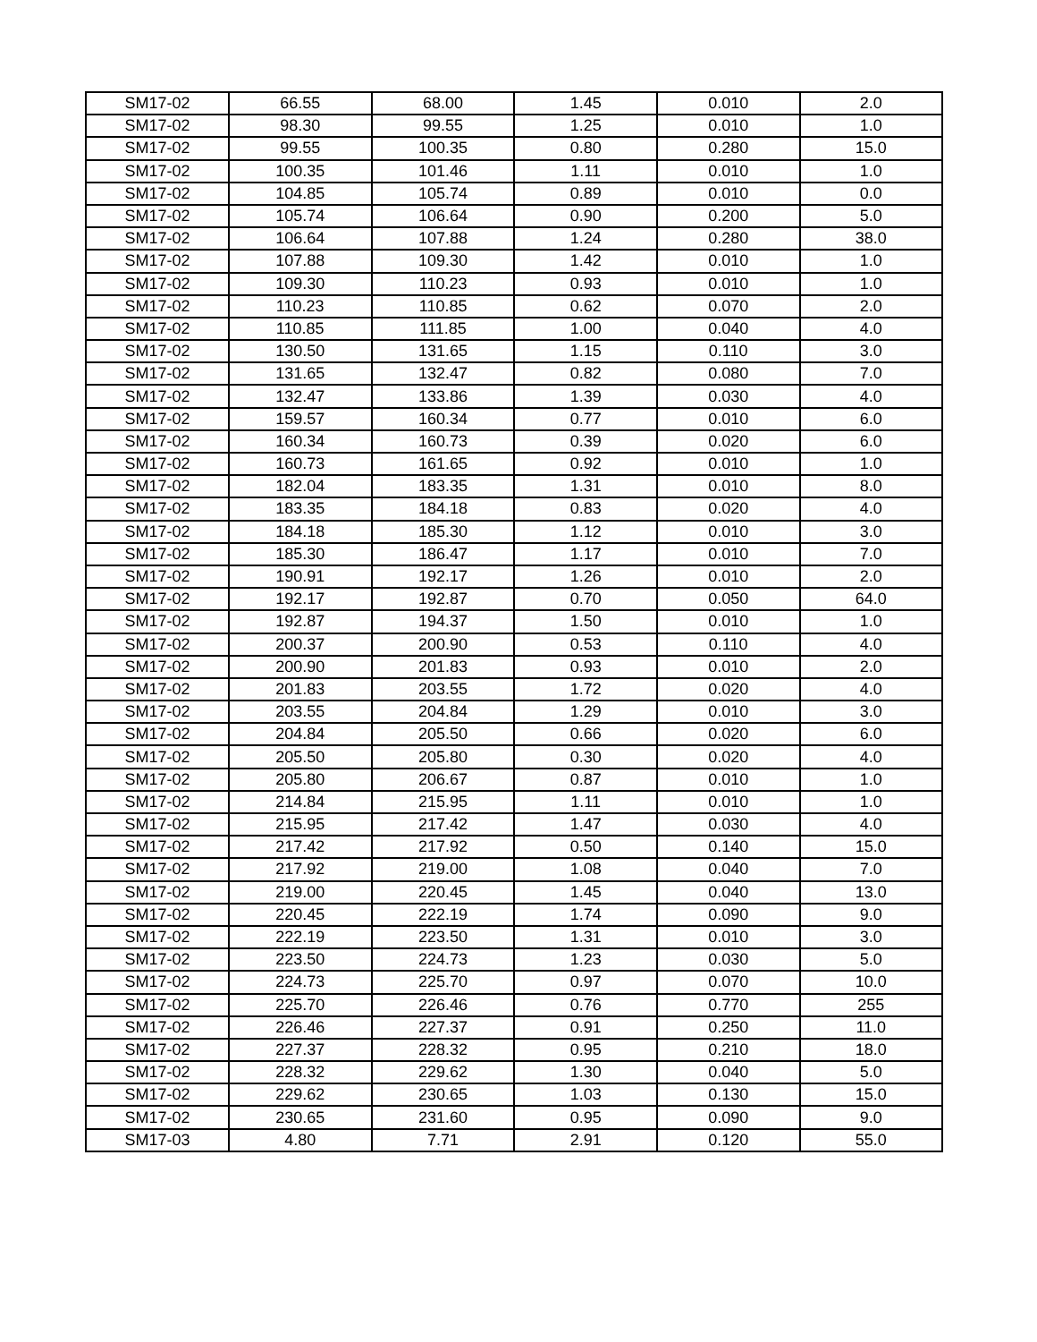| SM17-02 | 66.55 | 68.00 | 1.45 | 0.010 | 2.0 |
| SM17-02 | 98.30 | 99.55 | 1.25 | 0.010 | 1.0 |
| SM17-02 | 99.55 | 100.35 | 0.80 | 0.280 | 15.0 |
| SM17-02 | 100.35 | 101.46 | 1.11 | 0.010 | 1.0 |
| SM17-02 | 104.85 | 105.74 | 0.89 | 0.010 | 0.0 |
| SM17-02 | 105.74 | 106.64 | 0.90 | 0.200 | 5.0 |
| SM17-02 | 106.64 | 107.88 | 1.24 | 0.280 | 38.0 |
| SM17-02 | 107.88 | 109.30 | 1.42 | 0.010 | 1.0 |
| SM17-02 | 109.30 | 110.23 | 0.93 | 0.010 | 1.0 |
| SM17-02 | 110.23 | 110.85 | 0.62 | 0.070 | 2.0 |
| SM17-02 | 110.85 | 111.85 | 1.00 | 0.040 | 4.0 |
| SM17-02 | 130.50 | 131.65 | 1.15 | 0.110 | 3.0 |
| SM17-02 | 131.65 | 132.47 | 0.82 | 0.080 | 7.0 |
| SM17-02 | 132.47 | 133.86 | 1.39 | 0.030 | 4.0 |
| SM17-02 | 159.57 | 160.34 | 0.77 | 0.010 | 6.0 |
| SM17-02 | 160.34 | 160.73 | 0.39 | 0.020 | 6.0 |
| SM17-02 | 160.73 | 161.65 | 0.92 | 0.010 | 1.0 |
| SM17-02 | 182.04 | 183.35 | 1.31 | 0.010 | 8.0 |
| SM17-02 | 183.35 | 184.18 | 0.83 | 0.020 | 4.0 |
| SM17-02 | 184.18 | 185.30 | 1.12 | 0.010 | 3.0 |
| SM17-02 | 185.30 | 186.47 | 1.17 | 0.010 | 7.0 |
| SM17-02 | 190.91 | 192.17 | 1.26 | 0.010 | 2.0 |
| SM17-02 | 192.17 | 192.87 | 0.70 | 0.050 | 64.0 |
| SM17-02 | 192.87 | 194.37 | 1.50 | 0.010 | 1.0 |
| SM17-02 | 200.37 | 200.90 | 0.53 | 0.110 | 4.0 |
| SM17-02 | 200.90 | 201.83 | 0.93 | 0.010 | 2.0 |
| SM17-02 | 201.83 | 203.55 | 1.72 | 0.020 | 4.0 |
| SM17-02 | 203.55 | 204.84 | 1.29 | 0.010 | 3.0 |
| SM17-02 | 204.84 | 205.50 | 0.66 | 0.020 | 6.0 |
| SM17-02 | 205.50 | 205.80 | 0.30 | 0.020 | 4.0 |
| SM17-02 | 205.80 | 206.67 | 0.87 | 0.010 | 1.0 |
| SM17-02 | 214.84 | 215.95 | 1.11 | 0.010 | 1.0 |
| SM17-02 | 215.95 | 217.42 | 1.47 | 0.030 | 4.0 |
| SM17-02 | 217.42 | 217.92 | 0.50 | 0.140 | 15.0 |
| SM17-02 | 217.92 | 219.00 | 1.08 | 0.040 | 7.0 |
| SM17-02 | 219.00 | 220.45 | 1.45 | 0.040 | 13.0 |
| SM17-02 | 220.45 | 222.19 | 1.74 | 0.090 | 9.0 |
| SM17-02 | 222.19 | 223.50 | 1.31 | 0.010 | 3.0 |
| SM17-02 | 223.50 | 224.73 | 1.23 | 0.030 | 5.0 |
| SM17-02 | 224.73 | 225.70 | 0.97 | 0.070 | 10.0 |
| SM17-02 | 225.70 | 226.46 | 0.76 | 0.770 | 255 |
| SM17-02 | 226.46 | 227.37 | 0.91 | 0.250 | 11.0 |
| SM17-02 | 227.37 | 228.32 | 0.95 | 0.210 | 18.0 |
| SM17-02 | 228.32 | 229.62 | 1.30 | 0.040 | 5.0 |
| SM17-02 | 229.62 | 230.65 | 1.03 | 0.130 | 15.0 |
| SM17-02 | 230.65 | 231.60 | 0.95 | 0.090 | 9.0 |
| SM17-03 | 4.80 | 7.71 | 2.91 | 0.120 | 55.0 |